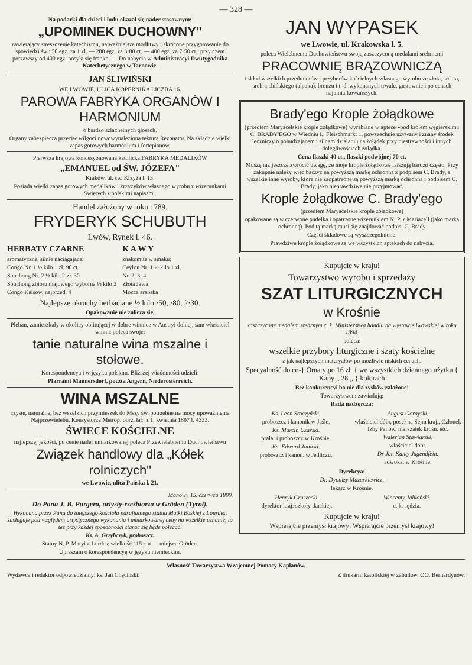— 328 —
Na podarki dla dzieci i ludu okazał się nader stosownym:
„UPOMINEK DUCHOWNY"
zawierający streszczenie katechizmu, najważniejsze modlitwy i skrócone przygotowanie do spowiedzi św.: 50 egz. za 1 zł. — 200 egz. za 3·80 ct. — 400 egz. za 7·50 ct., przy czem porzawszy od 400 egz. posyła się franko. — Do nabycia w Administracyi Dwutygodnika Katechetycznego w Tarnowie.
JAN ŚLIWIŃSKI
WE LWOWIE, ULICA KOPERNIKA LICZBA 16.
PAROWA FABRYKA ORGANÓW I HARMONIUM
o bardzo szlachetnych głosach.
Organy zabezpiecza przeciw wilgoci nowowynaleziona tekturą Rezonator. Na składzie wielki zapas gotowych harmonium i fortepianów.
Pierwsza krajowa koncesyonowana katolicka FABRYKA MEDALIKÓW
„EMANUEL od ŚW. JÓZEFA"
Kraków, ul. św. Krzyża l. 13.
Posiada wielki zapas gotowych medalików i krzyżyków własnego wyrobu z wizerunkami Świętych z polskimi napisami.
Handel założony w roku 1789.
FRYDERYK SCHUBUTH
Lwów, Rynek l. 46.
HERBATY CZARNE
aromatyczne, silnie naciągające:
Congo Nr. 1 ½ kilo 1 zł. 90 ct.
Souchong Nr. 2 ½ kilo 2 zł. 30
Souchong zbioru majowego wyborna ½ kilo 3
Congo Kaisow, najprzed. 4
K A W Y
znakomite w smaku:
Ceylon Nr. 1 ½ kilo 1 zł.
Nr. 2, 3, 4
Złota Jawa
Mocca arabska
Najlepsze okruchy herbaciane ½ kilo ·50, ·80, 2·30.
Opakowanie nie zalicza się.
Pleban, zamieszkały w okolicy oblitującej w dobre winnice w Austryi dolnej, sam właściciel winnic poleca swoje:
tanie naturalne wina mszalne i stołowe.
Korespondencya i w języku polskim. Bliższej wiadomości udzieli:
Pfarramt Mannersdorf, poczta Angern, Niederösterreich.
WINA MSZALNE
czyste, naturalne, bez wszelkich przymieszek do Mszy św. potrzebne na mocy upoważnienia Najprzewielebn. Konsystorza Metrop. obrz. łać. z 1. kwietnia 1897 l. 4333.
ŚWIECE KOŚCIELNE
najlepszej jakości, po cenie nader umiarkowanej poleca Przewielebnemu Duchowieństwu
Związek handlowy dla „Kółek rolniczych"
we Lwowie, ulica Pańska l. 21.
Manowy 15. czerwca 1899.
Do Pana J. B. Purgera, artysty-rzeźbiarza w Gröden (Tyrol).
Wykonana przez Pana do tutejszego kościoła parafialnego statua Matki Boskiej z Lourdes, zasługuje pod względem artystycznego wykonania i umiarkowanej ceny na wszelkie uznanie, to też przy każdej sposobności starać się będę polecać.
Ks. A. Grzybczyk, proboszcz.
Statuy N. P. Maryi z Lurdes: wielkość 115 cm — miejsce Gröden.
Upraszam o korespondencyę w języku niemieckim.
JAN WYPASEK
we Lwowie, ul. Krakowska l. 5.
poleca Wielebnemu Duchowieństwu swoją zaszczyconą medalami srebrnemi
PRACOWNIĘ BRĄZOWNICZĄ
i skład wszelkich przedmiotów i przyborów kościelnych własnego wyrobu ze złota, srebra, srebra chińskiego (alpaka), bronzu i t. d. wykonanych trwale, gustownie i po cenach najumiarkowańszych.
Brady'ego Krople żołądkowe
(przedtem Maryacelskie krople żołądkowe) wyrabiane w aptece »pod królem węgierskim« C. BRADY'EGO w Wiedniu I., Fleischmarkt 1. powszechnie używany i znany środek leczniczy o pobudzającem i silnem działaniu na żołądek przy niestrawności i innych dolegliwościach żołądka.
Cena flaszki 40 ct., flaszki podwójnej 70 ct.
Muszę raz jeszcze zwrócić uwagę, że moje krople żołądkowe fałszują bardzo często. Przy zakupnie należy więc baczyć na powyższą markę ochronną z podpisem C. Brady, a wszelkie inne wyroby, które nie zaopatrzone są powyższą marką ochronną i podpisem C. Brady, jako nieprawdziwe nie przyjmować.
Krople żołądkowe C. Brady'ego
(przedtem Maryacelskie krople żołądkowe)
opakowane są w czerwone pudełka i opatrzone wizerunkiem N. P. z Mariazell (jako marką ochronną). Pod tą marką musi się znajdować podpis: C. Brady
Części składowe są wyszczególnione.
Prawdziwe krople żołądkowe są we wszystkich aptekach do nabycia.
Kupujcie w kraju!
Towarzystwo wyrobu i sprzedaży
SZAT LITURGICZNYCH
w Krośnie
zaszczycone medalem srebrnym c. k. Ministerstwa handlu na wystawie lwowskiej w roku 1894.
poleca:
wszelkie przybory liturgiczne i szaty kościelne
z jak najlepszych materyałów po możliwie niskich cenach.
Specyalność do co-} Ornaty po 16 zł. { we wszystkich dziennego użytku { Kapy „ 28 „ { kolorach
Bez konkurencyi bo nie dla zysków założone!
Towarzystwem zawiadują:
Rada nadzorcza:
Ks. Leon Sroczyński.
proboszcz i kanonik w Jaśle.
Ks. Marcin Uzarski.
prałat i proboszcz w Krośnie.
Ks. Edward Janicki.
proboszcz i kanon. w Jedliczu.
August Gorayski.
właściciel dóbr, poseł na Sejm kraj., Członek Izby Panów, marszałek krośn. etc.
Walerjan Stawiarski.
właściciel dóbr.
Dr Jan Kanty Jugendfein.
adwokat w Krośnie.
Dyrekcya:
Dr. Dyonizy Mazurkiewicz.
lekarz w Krośnie.
Henryk Gruszecki.
dyrektor kraj. szkoły tkackiej.
Wincenty Jabłoński.
c. k. sędzia.
Kupujcie w kraju!
Wspierajcie przemysł krajowy! Wspierajcie przemysł krajowy!
Własność Towarzystwa Wzajemnej Pomocy Kapłanów.
Wydawca i redaktor odpowiedzialny: ks. Jan Chęciński. Z drukarni katolickiej w zabudow. OO. Bernardynów.